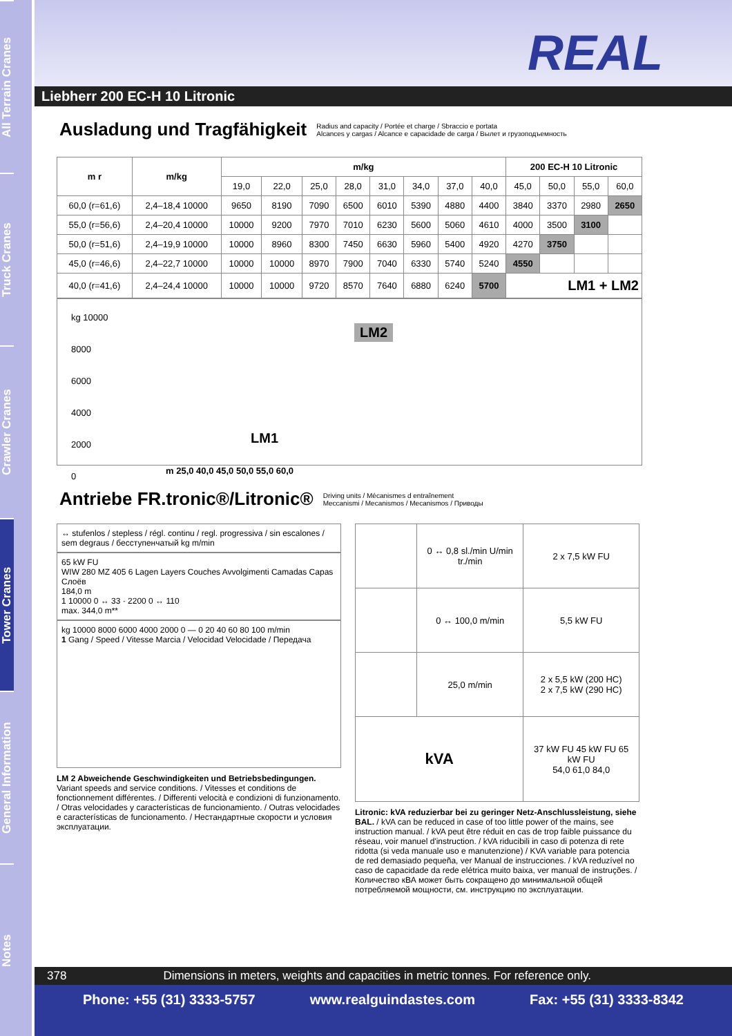All Terrain Cranes
Truck Cranes
Crawler Cranes
Tower Cranes
General Information
Notes
REAL
Liebherr 200 EC-H 10 Litronic
Ausladung und Tragfähigkeit Radius and capacity / Portée et charge / Sbraccio e portata
Alcances y cargas / Alcance e capacidade de carga / Вылет и грузоподъемность
| m r | m/kg | m/kg | | | | | | | | 200 EC-H 10 Litronic | | | |
| --- | --- | --- | --- | --- | --- | --- | --- | --- | --- | --- | --- | --- | --- |
| | | 19,0 | 22,0 | 25,0 | 28,0 | 31,0 | 34,0 | 37,0 | 40,0 | 45,0 | 50,0 | 55,0 | 60,0 |
| 60,0 (r=61,6) | 2,4–18,4 10000 | 9650 | 8190 | 7090 | 6500 | 6010 | 5390 | 4880 | 4400 | 3840 | 3370 | 2980 | 2650 |
| 55,0 (r=56,6) | 2,4–20,4 10000 | 10000 | 9200 | 7970 | 7010 | 6230 | 5600 | 5060 | 4610 | 4000 | 3500 | 3100 | |
| 50,0 (r=51,6) | 2,4–19,9 10000 | 10000 | 8960 | 8300 | 7450 | 6630 | 5960 | 5400 | 4920 | 4270 | 3750 | | |
| 45,0 (r=46,6) | 2,4–22,7 10000 | 10000 | 10000 | 8970 | 7900 | 7040 | 6330 | 5740 | 5240 | 4550 | | | |
| 40,0 (r=41,6) | 2,4–24,4 10000 | 10000 | 10000 | 9720 | 8570 | 7640 | 6880 | 6240 | 5700 | LM1 + LM2 | | | |
kg 10000
8000
6000
4000
2000
0
LM2
LM1
m 25,0 40,0 45,0 50,0 55,0 60,0
Antriebe FR.tronic®/Litronic® Driving units / Mécanismes d entraînement
Meccanismi / Mecanismos / Mecanismos / Приводы
↔ stufenlos / stepless / régl. continu / regl. progressiva / sin escalones / sem degraus / бесступенчатый kg m/min
65 kW FU
WIW 280 MZ 405 6 Lagen Layers Couches Avvolgimenti Camadas Capas Слоёв
184,0 m
1 10000 0 ↔ 33 · 2200 0 ↔ 110
max. 344,0 m**
kg 10000 8000 6000 4000 2000 0 — 0 20 40 60 80 100 m/min
1 Gang / Speed / Vitesse Marcia / Velocidad Velocidade / Передача
LM 2 Abweichende Geschwindigkeiten und Betriebsbedingungen. Variant speeds and service conditions. / Vitesses et conditions de fonctionnement différentes. / Differenti velocità e condizioni di funzionamento. / Otras velocidades y características de funcionamiento. / Outras velocidades e características de funcionamento. / Нестандартные скорости и условия эксплуатации.
| | 0 ↔ 0,8 sl./min U/min tr./min | 2 x 7,5 kW FU |
| | 0 ↔ 100,0 m/min | 5,5 kW FU |
| | 25,0 m/min | 2 x 5,5 kW (200 HC) 2 x 7,5 kW (290 HC) |
| kVA | | 37 kW FU 45 kW FU 65 kW FU 54,0 61,0 84,0 |
Litronic: kVA reduzierbar bei zu geringer Netz-Anschlussleistung, siehe BAL. / kVA can be reduced in case of too little power of the mains, see instruction manual. / kVA peut être réduit en cas de trop faible puissance du réseau, voir manuel d'instruction. / kVA riducibili in caso di potenza di rete ridotta (si veda manuale uso e manutenzione) / KVA variable para potencia de red demasiado pequeña, ver Manual de instrucciones. / kVA reduzível no caso de capacidade da rede elétrica muito baixa, ver manual de instruções. / Количество кВА может быть сокращено до минимальной общей потребляемой мощности, см. инструкцию по эксплуатации.
378 Dimensions in meters, weights and capacities in metric tonnes. For reference only.
Phone: +55 (31) 3333-5757 www.realguindastes.com Fax: +55 (31) 3333-8342